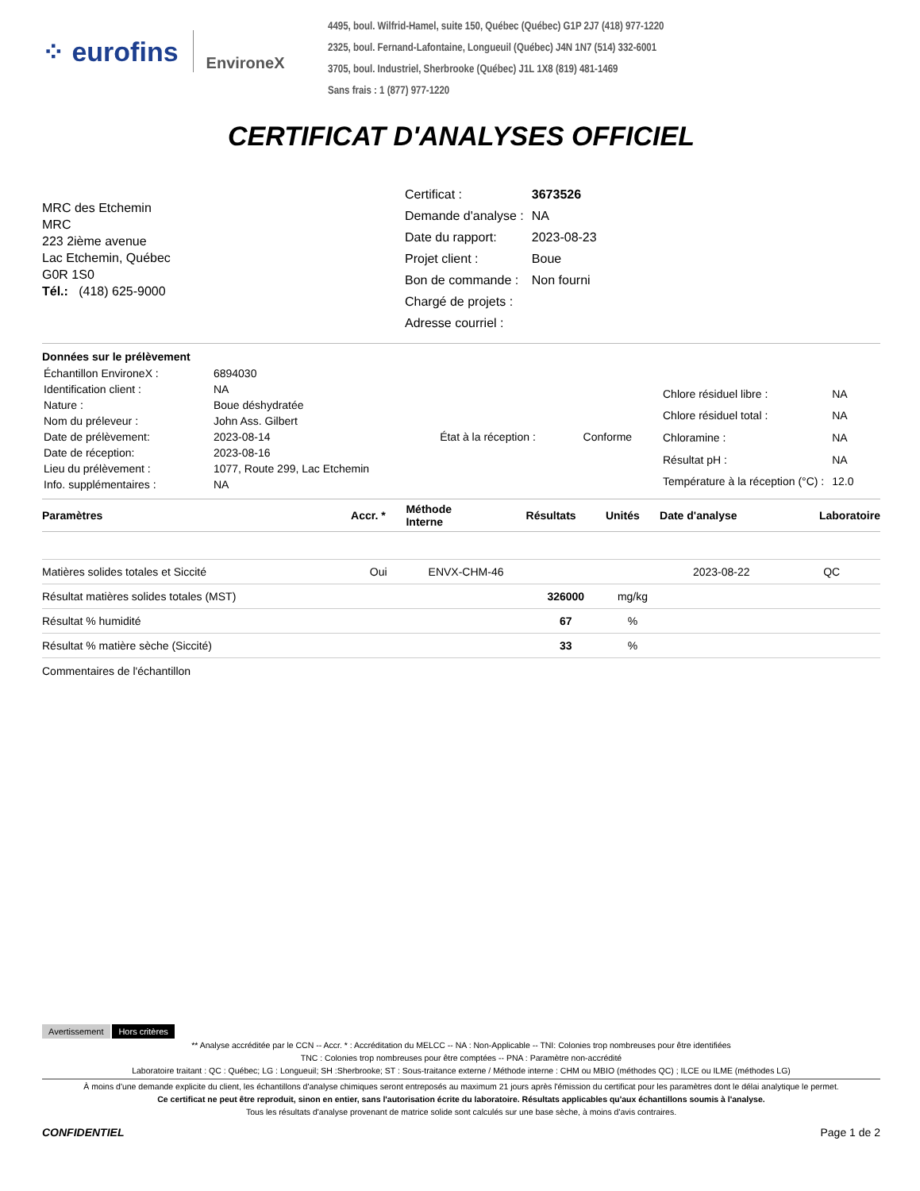⁘ eurofins EnvironeX
4495, boul. Wilfrid-Hamel, suite 150, Québec (Québec) G1P 2J7 (418) 977-1220
2325, boul. Fernand-Lafontaine, Longueuil (Québec) J4N 1N7 (514) 332-6001
3705, boul. Industriel, Sherbrooke (Québec) J1L 1X8 (819) 481-1469
Sans frais : 1 (877) 977-1220
CERTIFICAT D'ANALYSES OFFICIEL
MRC des Etchemin
MRC
223 2ième avenue
Lac Etchemin, Québec
G0R 1S0
Tél.: (418) 625-9000
| Certificat : | 3673526 |
| Demande d'analyse : | NA |
| Date du rapport: | 2023-08-23 |
| Projet client : | Boue |
| Bon de commande : | Non fourni |
| Chargé de projets : | |
| Adresse courriel : | |
Données sur le prélèvement
| Échantillon EnvironeX : | 6894030 | | |
| Identification client : | NA | | |
| Nature : | Boue déshydratée | | |
| Nom du préleveur : | John Ass. Gilbert | | |
| Date de prélèvement: | 2023-08-14 | État à la réception : | Conforme |
| Date de réception: | 2023-08-16 | | |
| Lieu du prélèvement : | 1077, Route 299, Lac Etchemin | | |
| Info. supplémentaires : | NA | | |
| Chlore résiduel libre : | NA |
| Chlore résiduel total : | NA |
| Chloramine : | NA |
| Résultat pH : | NA |
| Température à la réception (°C) : | 12.0 |
| Paramètres | Accr. * | Méthode Interne | Résultats | Unités | Date d'analyse | Laboratoire |
| --- | --- | --- | --- | --- | --- | --- |
| Matières solides totales et Siccité | Oui | ENVX-CHM-46 | | | 2023-08-22 | QC |
| Résultat matières solides totales (MST) | | | 326000 | mg/kg | | |
| Résultat % humidité | | | 67 | % | | |
| Résultat % matière sèche (Siccité) | | | 33 | % | | |
Commentaires de l'échantillon
Avertissement Hors critères
** Analyse accréditée par le CCN -- Accr. * : Accréditation du MELCC -- NA : Non-Applicable -- TNI: Colonies trop nombreuses pour être identifiées
TNC : Colonies trop nombreuses pour être comptées -- PNA : Paramètre non-accrédité
Laboratoire traitant : QC : Québec; LG : Longueuil; SH :Sherbrooke; ST : Sous-traitance externe / Méthode interne : CHM ou MBIO (méthodes QC) ; ILCE ou ILME (méthodes LG)
À moins d'une demande explicite du client, les échantillons d'analyse chimiques seront entreposés au maximum 21 jours après l'émission du certificat pour les paramètres dont le délai analytique le permet.
Ce certificat ne peut être reproduit, sinon en entier, sans l'autorisation écrite du laboratoire. Résultats applicables qu'aux échantillons soumis à l'analyse.
Tous les résultats d'analyse provenant de matrice solide sont calculés sur une base sèche, à moins d'avis contraires.
CONFIDENTIEL Page 1 de 2